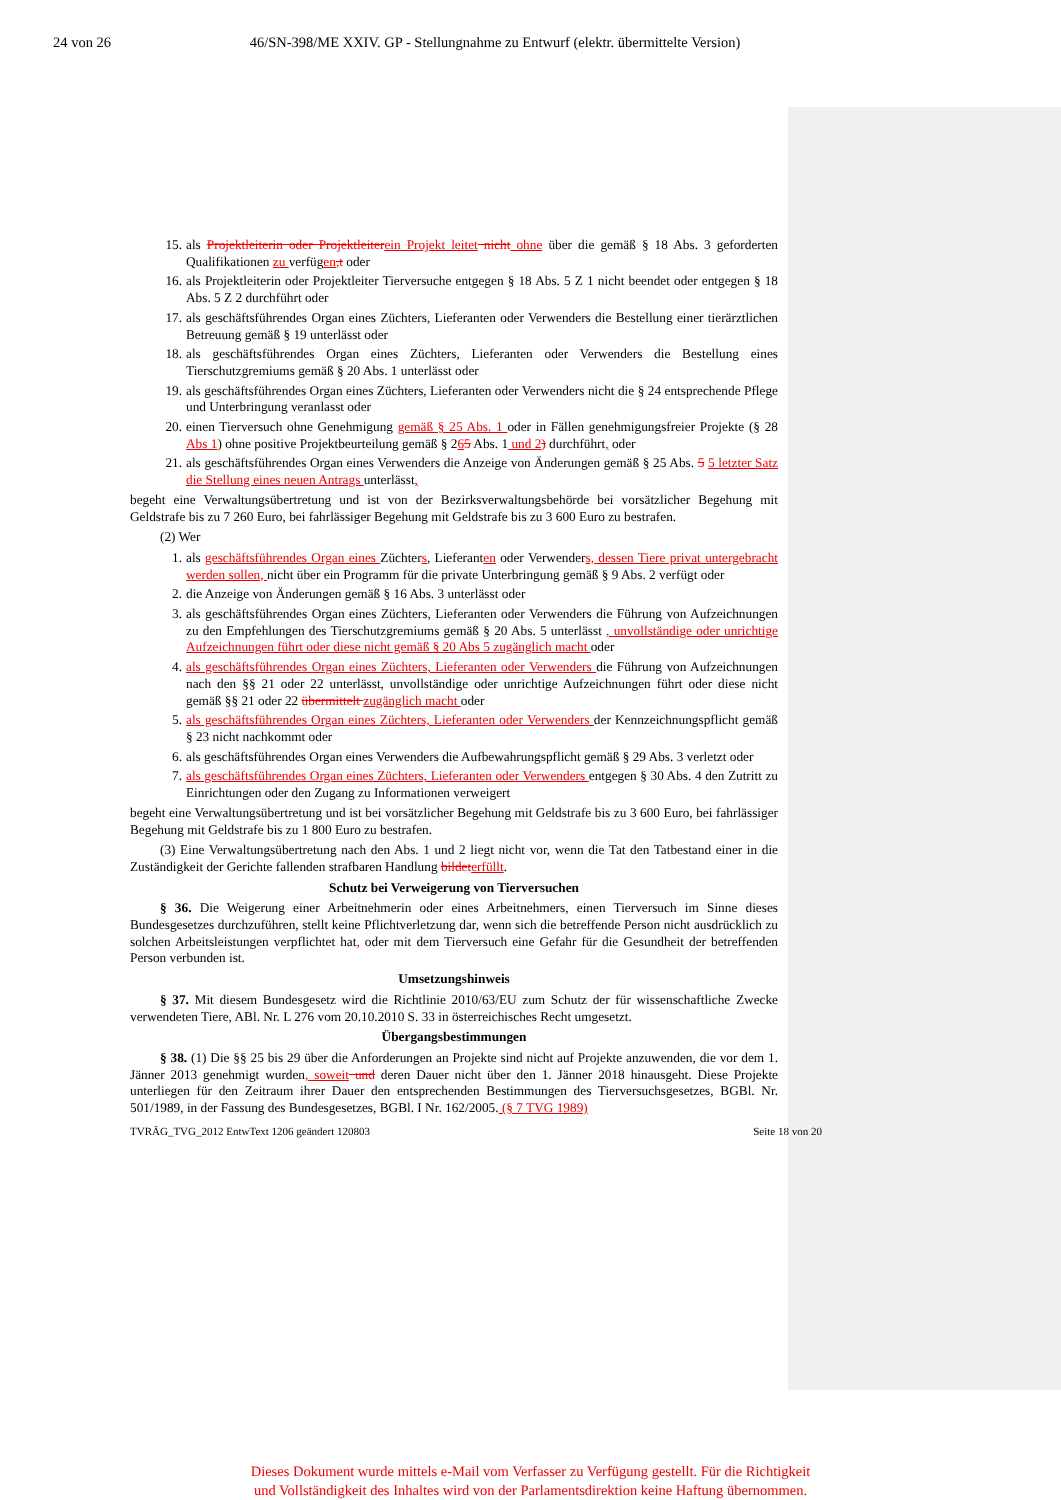24 von 26 46/SN-398/ME XXIV. GP - Stellungnahme zu Entwurf (elektr. übermittelte Version)
15. als Projektleiterin oder Projektleiter ein Projekt leitet nicht ohne über die gemäß § 18 Abs. 3 geforderten Qualifikationen zu verfügen,t oder
16. als Projektleiterin oder Projektleiter Tierversuche entgegen § 18 Abs. 5 Z 1 nicht beendet oder entgegen § 18 Abs. 5 Z 2 durchführt oder
17. als geschäftsführendes Organ eines Züchters, Lieferanten oder Verwenders die Bestellung einer tierärztlichen Betreuung gemäß § 19 unterlässt oder
18. als geschäftsführendes Organ eines Züchters, Lieferanten oder Verwenders die Bestellung eines Tierschutzgremiums gemäß § 20 Abs. 1 unterlässt oder
19. als geschäftsführendes Organ eines Züchters, Lieferanten oder Verwenders nicht die § 24 entsprechende Pflege und Unterbringung veranlasst oder
20. einen Tierversuch ohne Genehmigung gemäß § 25 Abs. 1 oder in Fällen genehmigungsfreier Projekte (§ 28 Abs 1) ohne positive Projektbeurteilung gemäß § 265 Abs. 1 und 2) durchführt, oder
21. als geschäftsführendes Organ eines Verwenders die Anzeige von Änderungen gemäß § 25 Abs. 5 5 letzter Satz die Stellung eines neuen Antrags unterlässt,
begeht eine Verwaltungsübertretung und ist von der Bezirksverwaltungsbehörde bei vorsätzlicher Begehung mit Geldstrafe bis zu 7 260 Euro, bei fahrlässiger Begehung mit Geldstrafe bis zu 3 600 Euro zu bestrafen.
(2) Wer
1. als geschäftsführendes Organ eines Züchters, Lieferanten oder Verwenders, dessen Tiere privat untergebracht werden sollen, nicht über ein Programm für die private Unterbringung gemäß § 9 Abs. 2 verfügt oder
2. die Anzeige von Änderungen gemäß § 16 Abs. 3 unterlässt oder
3. als geschäftsführendes Organ eines Züchters, Lieferanten oder Verwenders die Führung von Aufzeichnungen zu den Empfehlungen des Tierschutzgremiums gemäß § 20 Abs. 5 unterlässt , unvollständige oder unrichtige Aufzeichnungen führt oder diese nicht gemäß § 20 Abs 5 zugänglich macht oder
4. als geschäftsführendes Organ eines Züchters, Lieferanten oder Verwenders die Führung von Aufzeichnungen nach den §§ 21 oder 22 unterlässt, unvollständige oder unrichtige Aufzeichnungen führt oder diese nicht gemäß §§ 21 oder 22 übermittelt zugänglich macht oder
5. als geschäftsführendes Organ eines Züchters, Lieferanten oder Verwenders der Kennzeichnungspflicht gemäß § 23 nicht nachkommt oder
6. als geschäftsführendes Organ eines Verwenders die Aufbewahrungspflicht gemäß § 29 Abs. 3 verletzt oder
7. als geschäftsführendes Organ eines Züchters, Lieferanten oder Verwenders entgegen § 30 Abs. 4 den Zutritt zu Einrichtungen oder den Zugang zu Informationen verweigert
begeht eine Verwaltungsübertretung und ist bei vorsätzlicher Begehung mit Geldstrafe bis zu 3 600 Euro, bei fahrlässiger Begehung mit Geldstrafe bis zu 1 800 Euro zu bestrafen.
(3) Eine Verwaltungsübertretung nach den Abs. 1 und 2 liegt nicht vor, wenn die Tat den Tatbestand einer in die Zuständigkeit der Gerichte fallenden strafbaren Handlung bildet erfüllt.
Schutz bei Verweigerung von Tierversuchen
§ 36. Die Weigerung einer Arbeitnehmerin oder eines Arbeitnehmers, einen Tierversuch im Sinne dieses Bundesgesetzes durchzuführen, stellt keine Pflichtverletzung dar, wenn sich die betreffende Person nicht ausdrücklich zu solchen Arbeitsleistungen verpflichtet hat, oder mit dem Tierversuch eine Gefahr für die Gesundheit der betreffenden Person verbunden ist.
Umsetzungshinweis
§ 37. Mit diesem Bundesgesetz wird die Richtlinie 2010/63/EU zum Schutz der für wissenschaftliche Zwecke verwendeten Tiere, ABl. Nr. L 276 vom 20.10.2010 S. 33 in österreichisches Recht umgesetzt.
Übergangsbestimmungen
§ 38. (1) Die §§ 25 bis 29 über die Anforderungen an Projekte sind nicht auf Projekte anzuwenden, die vor dem 1. Jänner 2013 genehmigt wurden, soweit und deren Dauer nicht über den 1. Jänner 2018 hinausgeht. Diese Projekte unterliegen für den Zeitraum ihrer Dauer den entsprechenden Bestimmungen des Tierversuchsgesetzes, BGBl. Nr. 501/1989, in der Fassung des Bundesgesetzes, BGBl. I Nr. 162/2005. (§ 7 TVG 1989)
TVRÄG_TVG_2012 EntwText 1206 geändert 120803 Seite 18 von 20
Dieses Dokument wurde mittels e-Mail vom Verfasser zu Verfügung gestellt. Für die Richtigkeit
und Vollständigkeit des Inhaltes wird von der Parlamentsdirektion keine Haftung übernommen.